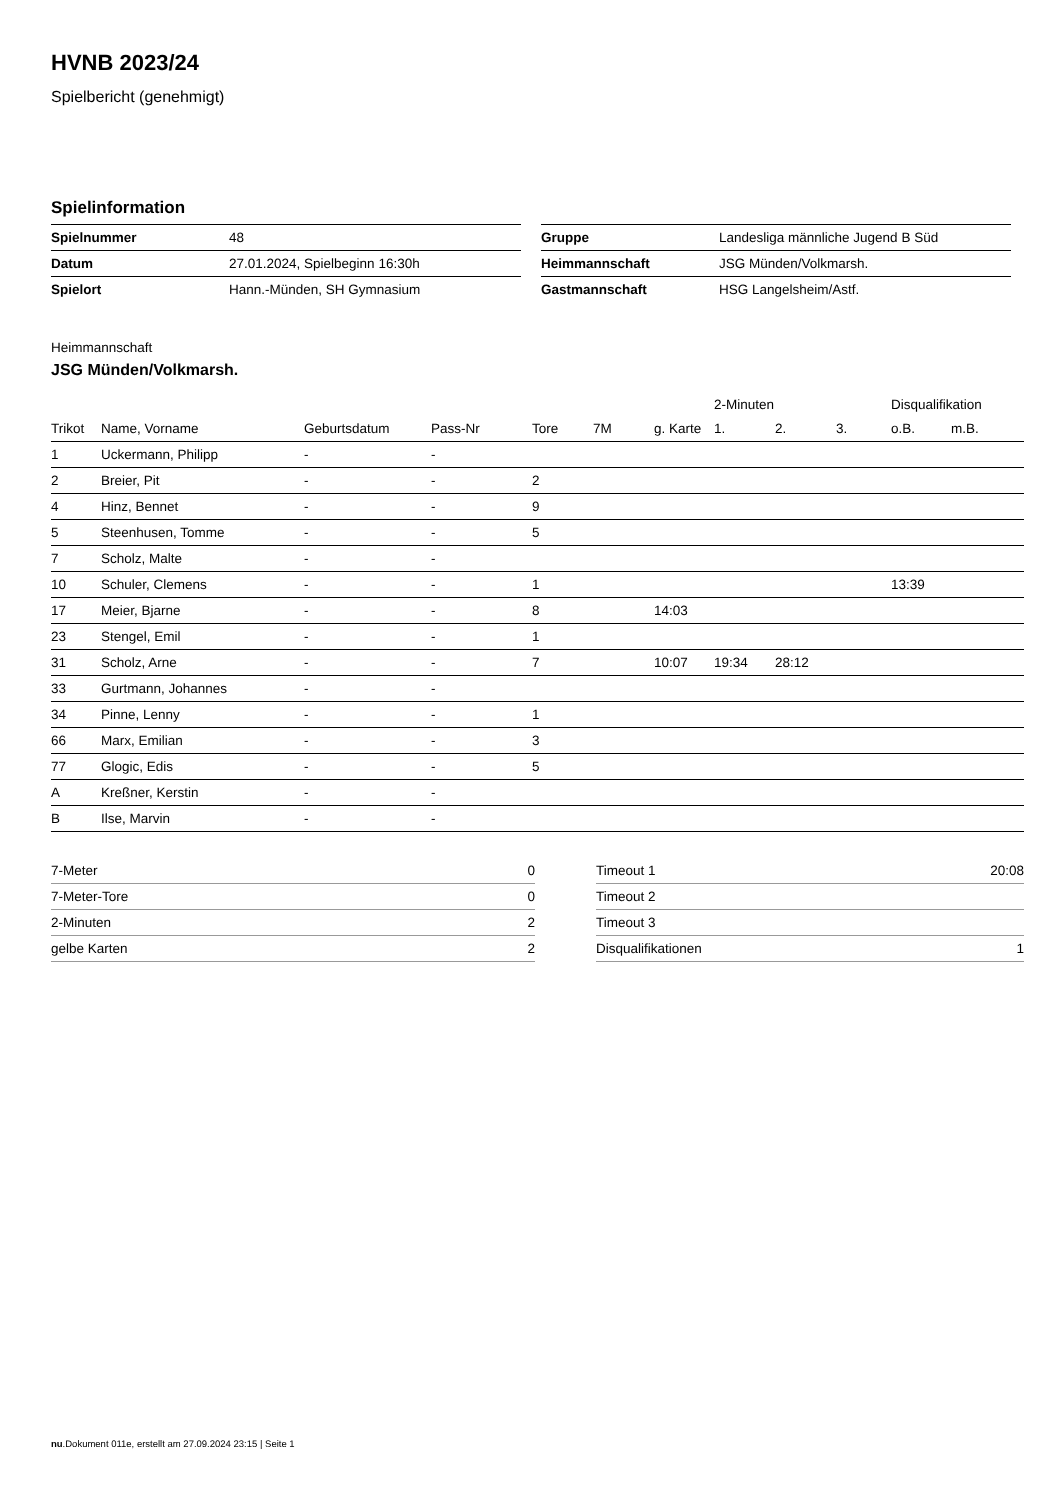HVNB 2023/24
Spielbericht (genehmigt)
Spielinformation
| Spielnummer | 48 |
| Datum | 27.01.2024, Spielbeginn 16:30h |
| Spielort | Hann.-Münden, SH Gymnasium |
| Gruppe | Landesliga männliche Jugend B Süd |
| Heimmannschaft | JSG Münden/Volkmarsh. |
| Gastmannschaft | HSG Langelsheim/Astf. |
Heimmannschaft
JSG Münden/Volkmarsh.
| | | | | | | | 2-Minuten | | | Disqualifikation | |
| --- | --- | --- | --- | --- | --- | --- | --- | --- | --- | --- | --- |
| Trikot | Name, Vorname | Geburtsdatum | Pass-Nr | Tore | 7M | g. Karte | 1. | 2. | 3. | o.B. | m.B. |
| 1 | Uckermann, Philipp | - | - | | | | | | | | |
| 2 | Breier, Pit | - | - | 2 | | | | | | | |
| 4 | Hinz, Bennet | - | - | 9 | | | | | | | |
| 5 | Steenhusen, Tomme | - | - | 5 | | | | | | | |
| 7 | Scholz, Malte | - | - | | | | | | | | |
| 10 | Schuler, Clemens | - | - | 1 | | | | | | 13:39 | |
| 17 | Meier, Bjarne | - | - | 8 | | 14:03 | | | | | |
| 23 | Stengel, Emil | - | - | 1 | | | | | | | |
| 31 | Scholz, Arne | - | - | 7 | | 10:07 | 19:34 | 28:12 | | | |
| 33 | Gurtmann, Johannes | - | - | | | | | | | | |
| 34 | Pinne, Lenny | - | - | 1 | | | | | | | |
| 66 | Marx, Emilian | - | - | 3 | | | | | | | |
| 77 | Glogic, Edis | - | - | 5 | | | | | | | |
| A | Kreßner, Kerstin | - | - | | | | | | | | |
| B | Ilse, Marvin | - | - | | | | | | | | |
| 7-Meter | 0 |
| 7-Meter-Tore | 0 |
| 2-Minuten | 2 |
| gelbe Karten | 2 |
| Timeout 1 | 20:08 |
| Timeout 2 | |
| Timeout 3 | |
| Disqualifikationen | 1 |
nu.Dokument 011e, erstellt am 27.09.2024 23:15 | Seite 1